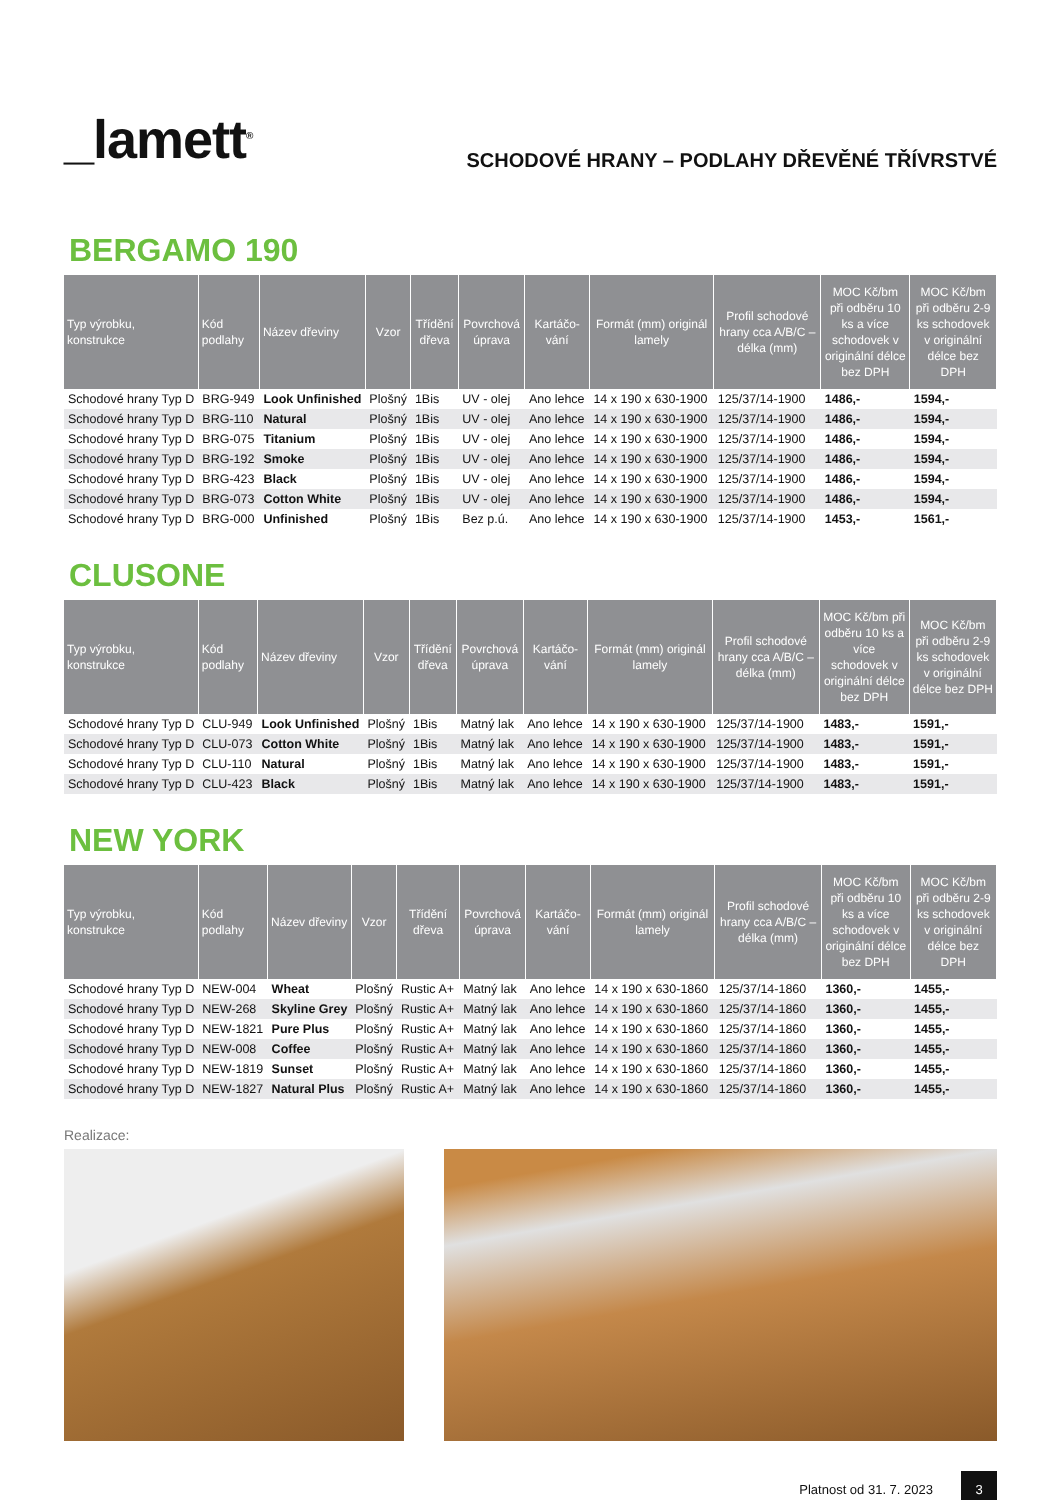_lamett<sup>®</sup>
SCHODOVÉ HRANY – PODLAHY DŘEVĚNÉ TŘÍVRSTVÉ
BERGAMO 190
| Typ výrobku, konstrukce | Kód podlahy | Název dřeviny | Vzor | Třídění dřeva | Povrchová úprava | Kartáčo-vání | Formát (mm) originál lamely | Profil schodové hrany cca A/B/C – délka (mm) | MOC Kč/bm při odběru 10 ks a více schodovek v originální délce bez DPH | MOC Kč/bm při odběru 2-9 ks schodovek v originální délce bez DPH |
| --- | --- | --- | --- | --- | --- | --- | --- | --- | --- | --- |
| Schodové hrany Typ D | BRG-949 | Look Unfinished | Plošný | 1Bis | UV - olej | Ano lehce | 14 x 190 x 630-1900 | 125/37/14-1900 | 1486,- | 1594,- |
| Schodové hrany Typ D | BRG-110 | Natural | Plošný | 1Bis | UV - olej | Ano lehce | 14 x 190 x 630-1900 | 125/37/14-1900 | 1486,- | 1594,- |
| Schodové hrany Typ D | BRG-075 | Titanium | Plošný | 1Bis | UV - olej | Ano lehce | 14 x 190 x 630-1900 | 125/37/14-1900 | 1486,- | 1594,- |
| Schodové hrany Typ D | BRG-192 | Smoke | Plošný | 1Bis | UV - olej | Ano lehce | 14 x 190 x 630-1900 | 125/37/14-1900 | 1486,- | 1594,- |
| Schodové hrany Typ D | BRG-423 | Black | Plošný | 1Bis | UV - olej | Ano lehce | 14 x 190 x 630-1900 | 125/37/14-1900 | 1486,- | 1594,- |
| Schodové hrany Typ D | BRG-073 | Cotton White | Plošný | 1Bis | UV - olej | Ano lehce | 14 x 190 x 630-1900 | 125/37/14-1900 | 1486,- | 1594,- |
| Schodové hrany Typ D | BRG-000 | Unfinished | Plošný | 1Bis | Bez p.ú. | Ano lehce | 14 x 190 x 630-1900 | 125/37/14-1900 | 1453,- | 1561,- |
CLUSONE
| Typ výrobku, konstrukce | Kód podlahy | Název dřeviny | Vzor | Třídění dřeva | Povrchová úprava | Kartáčo-vání | Formát (mm) originál lamely | Profil schodové hrany cca A/B/C – délka (mm) | MOC Kč/bm při odběru 10 ks a více schodovek v originální délce bez DPH | MOC Kč/bm při odběru 2-9 ks schodovek v originální délce bez DPH |
| --- | --- | --- | --- | --- | --- | --- | --- | --- | --- | --- |
| Schodové hrany Typ D | CLU-949 | Look Unfinished | Plošný | 1Bis | Matný lak | Ano lehce | 14 x 190 x 630-1900 | 125/37/14-1900 | 1483,- | 1591,- |
| Schodové hrany Typ D | CLU-073 | Cotton White | Plošný | 1Bis | Matný lak | Ano lehce | 14 x 190 x 630-1900 | 125/37/14-1900 | 1483,- | 1591,- |
| Schodové hrany Typ D | CLU-110 | Natural | Plošný | 1Bis | Matný lak | Ano lehce | 14 x 190 x 630-1900 | 125/37/14-1900 | 1483,- | 1591,- |
| Schodové hrany Typ D | CLU-423 | Black | Plošný | 1Bis | Matný lak | Ano lehce | 14 x 190 x 630-1900 | 125/37/14-1900 | 1483,- | 1591,- |
NEW YORK
| Typ výrobku, konstrukce | Kód podlahy | Název dřeviny | Vzor | Třídění dřeva | Povrchová úprava | Kartáčo-vání | Formát (mm) originál lamely | Profil schodové hrany cca A/B/C – délka (mm) | MOC Kč/bm při odběru 10 ks a více schodovek v originální délce bez DPH | MOC Kč/bm při odběru 2-9 ks schodovek v originální délce bez DPH |
| --- | --- | --- | --- | --- | --- | --- | --- | --- | --- | --- |
| Schodové hrany Typ D | NEW-004 | Wheat | Plošný | Rustic A+ | Matný lak | Ano lehce | 14 x 190 x 630-1860 | 125/37/14-1860 | 1360,- | 1455,- |
| Schodové hrany Typ D | NEW-268 | Skyline Grey | Plošný | Rustic A+ | Matný lak | Ano lehce | 14 x 190 x 630-1860 | 125/37/14-1860 | 1360,- | 1455,- |
| Schodové hrany Typ D | NEW-1821 | Pure Plus | Plošný | Rustic A+ | Matný lak | Ano lehce | 14 x 190 x 630-1860 | 125/37/14-1860 | 1360,- | 1455,- |
| Schodové hrany Typ D | NEW-008 | Coffee | Plošný | Rustic A+ | Matný lak | Ano lehce | 14 x 190 x 630-1860 | 125/37/14-1860 | 1360,- | 1455,- |
| Schodové hrany Typ D | NEW-1819 | Sunset | Plošný | Rustic A+ | Matný lak | Ano lehce | 14 x 190 x 630-1860 | 125/37/14-1860 | 1360,- | 1455,- |
| Schodové hrany Typ D | NEW-1827 | Natural Plus | Plošný | Rustic A+ | Matný lak | Ano lehce | 14 x 190 x 630-1860 | 125/37/14-1860 | 1360,- | 1455,- |
Realizace:
Platnost od 31. 7. 2023 3